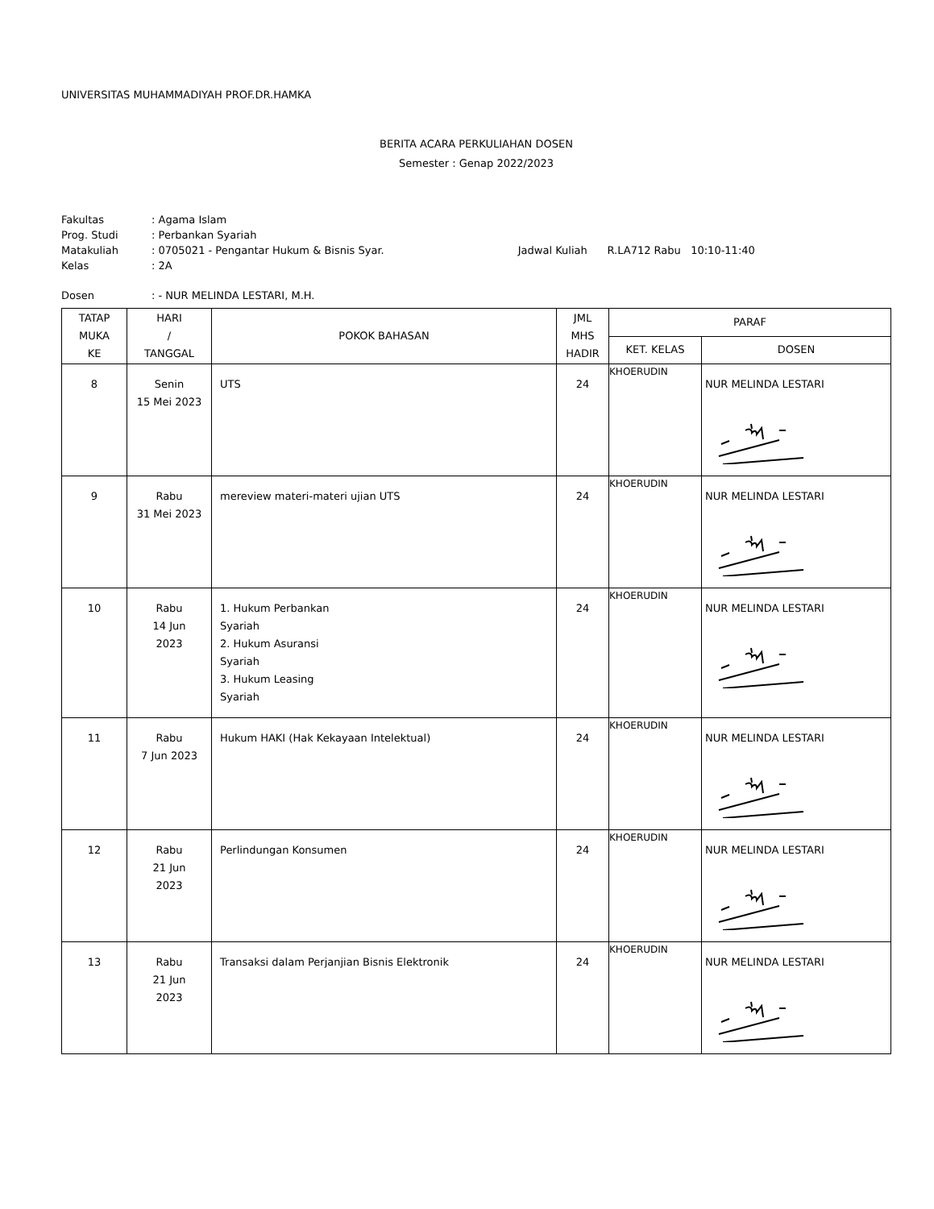UNIVERSITAS MUHAMMADIYAH PROF.DR.HAMKA
BERITA ACARA PERKULIAHAN DOSEN
Semester : Genap 2022/2023
| Fakultas | : Agama Islam | |
| Prog. Studi | : Perbankan Syariah | |
| Matakuliah | : 0705021 - Pengantar Hukum & Bisnis Syar. | Jadwal Kuliah R.LA712 Rabu 10:10-11:40 |
| Kelas | : 2A | |
| Dosen | : - NUR MELINDA LESTARI, M.H. | |
| TATAP MUKA KE | HARI / TANGGAL | POKOK BAHASAN | JML MHS HADIR | PARAF | |
| --- | --- | --- | --- | --- | --- |
| | | | | KET. KELAS | DOSEN |
| 8 | Senin 15 Mei 2023 | UTS | 24 | KHOERUDIN | NUR MELINDA LESTARI |
| 9 | Rabu 31 Mei 2023 | mereview materi-materi ujian UTS | 24 | KHOERUDIN | NUR MELINDA LESTARI |
| 10 | Rabu 14 Jun 2023 | 1. Hukum Perbankan Syariah 2. Hukum Asuransi Syariah 3. Hukum Leasing Syariah | 24 | KHOERUDIN | NUR MELINDA LESTARI |
| 11 | Rabu 7 Jun 2023 | Hukum HAKI (Hak Kekayaan Intelektual) | 24 | KHOERUDIN | NUR MELINDA LESTARI |
| 12 | Rabu 21 Jun 2023 | Perlindungan Konsumen | 24 | KHOERUDIN | NUR MELINDA LESTARI |
| 13 | Rabu 21 Jun 2023 | Transaksi dalam Perjanjian Bisnis Elektronik | 24 | KHOERUDIN | NUR MELINDA LESTARI |